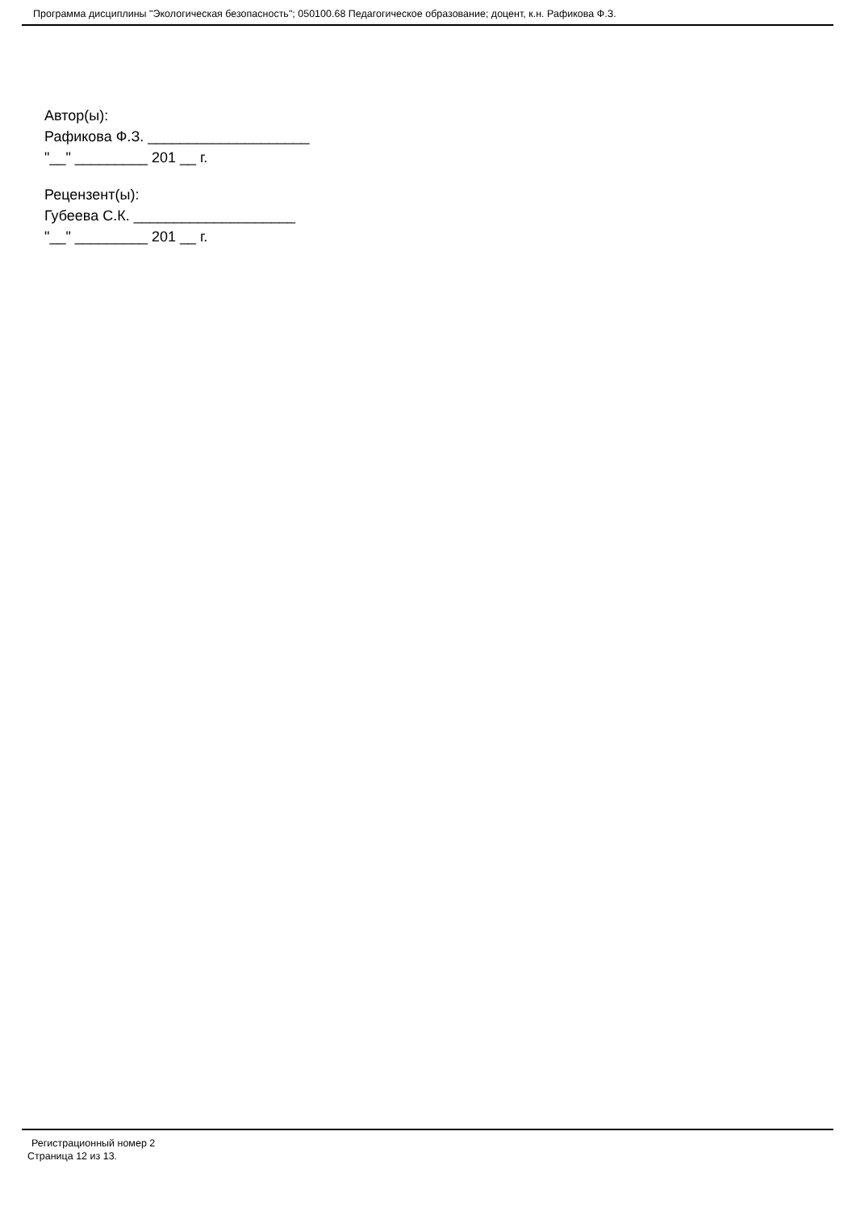Программа дисциплины "Экологическая безопасность"; 050100.68 Педагогическое образование; доцент, к.н. Рафикова Ф.З.
Автор(ы):
Рафикова Ф.З. ____________________
"__" _________ 201 __ г.
Рецензент(ы):
Губеева С.К. ____________________
"__" _________ 201 __ г.
Регистрационный номер 2
Страница 12 из 13.